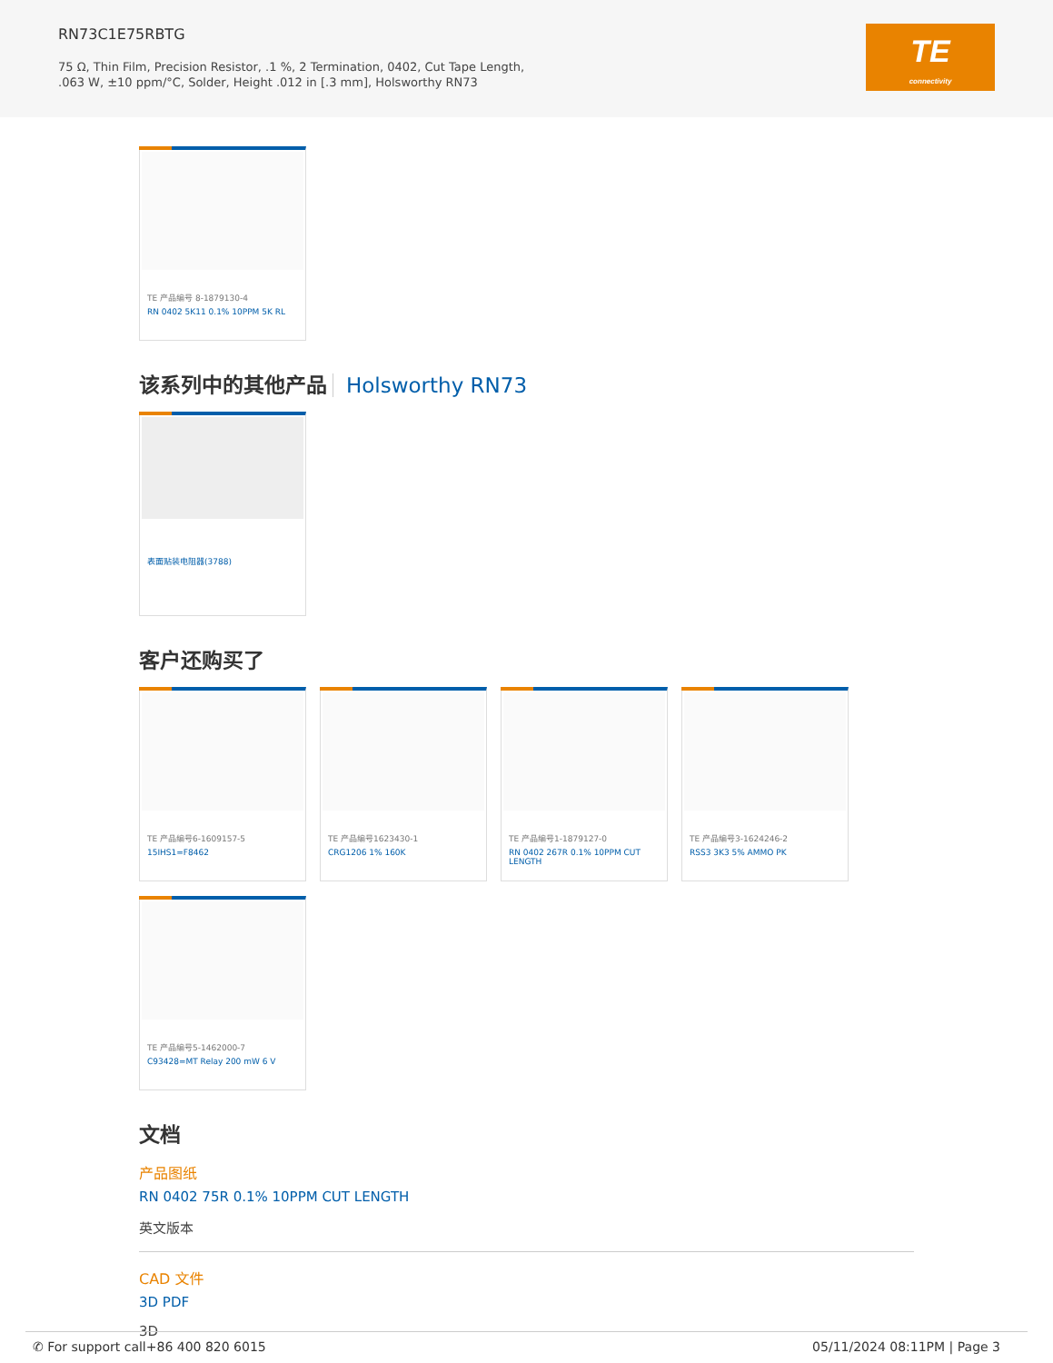RN73C1E75RBTG
75 Ω, Thin Film, Precision Resistor, .1 %, 2 Termination, 0402, Cut Tape Length, .063 W, ±10 ppm/°C, Solder, Height .012 in [.3 mm], Holsworthy RN73
TE
connectivity
TE 产品编号 8-1879130-4
RN 0402 5K11 0.1% 10PPM 5K RL
该系列中的其他产品 Holsworthy RN73
表面贴装电阻器(3788)
客户还购买了
TE 产品编号6-1609157-5
15IHS1=F8462
TE 产品编号1623430-1
CRG1206 1% 160K
TE 产品编号1-1879127-0
RN 0402 267R 0.1% 10PPM CUT LENGTH
TE 产品编号3-1624246-2
RSS3 3K3 5% AMMO PK
TE 产品编号5-1462000-7
C93428=MT Relay 200 mW 6 V
文档
产品图纸
RN 0402 75R 0.1% 10PPM CUT LENGTH
英文版本
CAD 文件
3D PDF
3D
✆ For support call+86 400 820 6015 05/11/2024 08:11PM | Page 3